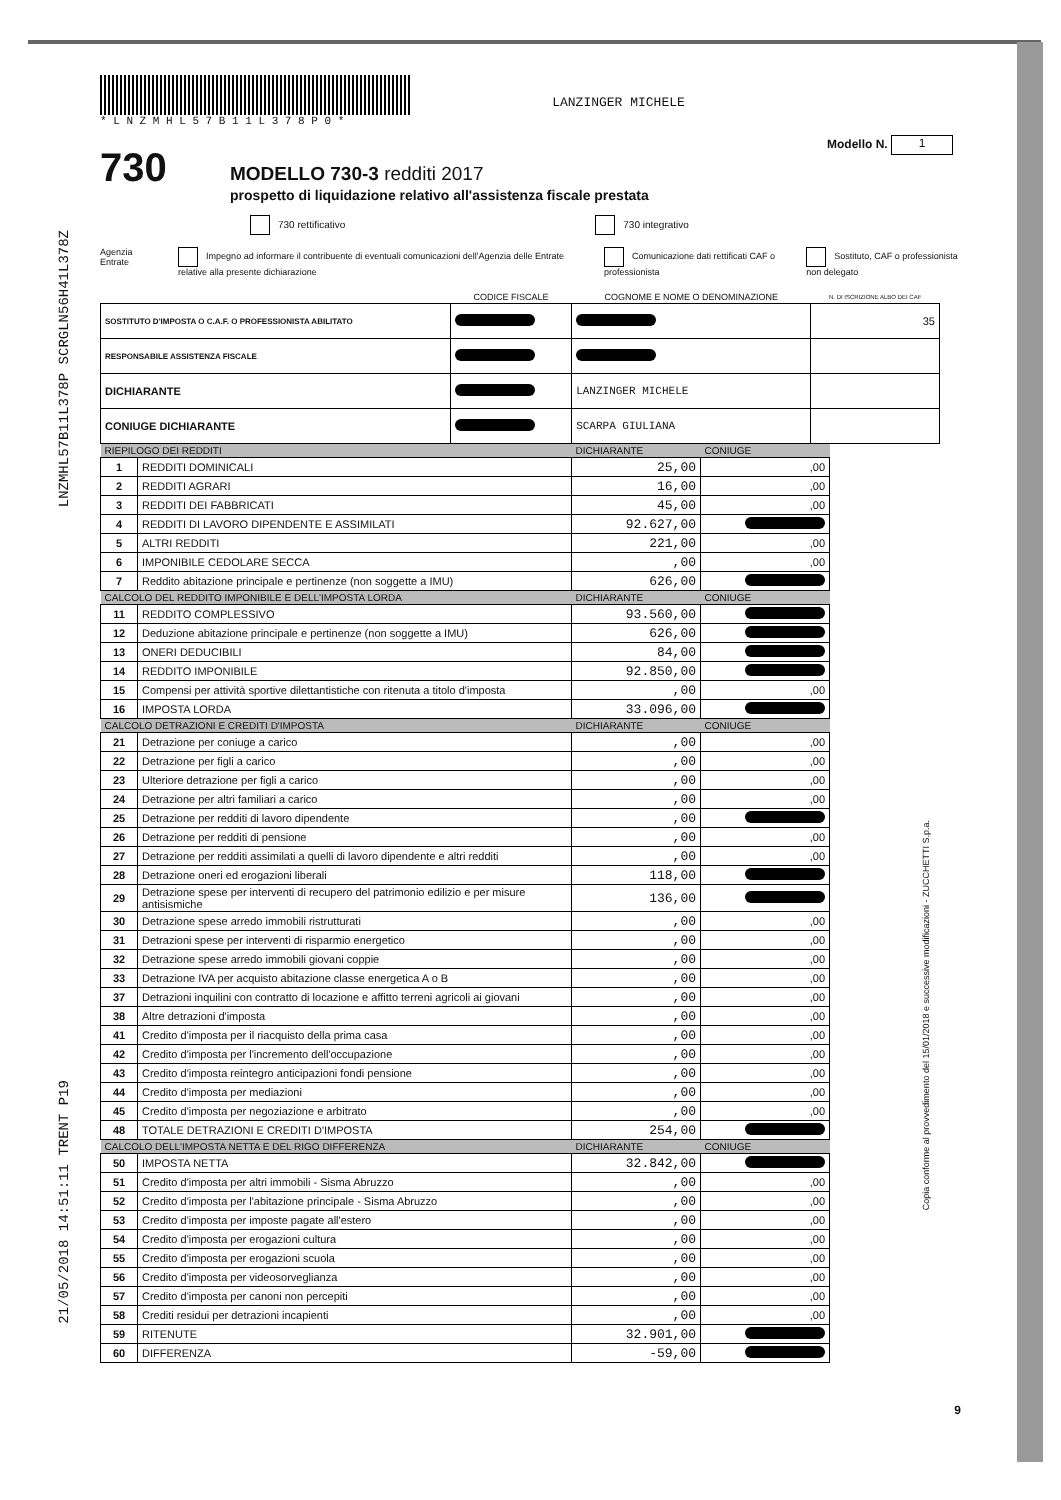LNZMHL57B11L378P SCRGLN56H41L378Z
21/05/2018 14:51:11 TRENT P19
Copia conforme al provvedimento del 15/01/2018 e successive modificazioni - ZUCCHETTI S.p.a.
* L N Z M H L 5 7 B 1 1 L 3 7 8 P 0 *
LANZINGER MICHELE
Modello N. 1
730
MODELLO 730-3 redditi 2017
prospetto di liquidazione relativo all'assistenza fiscale prestata
730 rettificativo 730 integrativo
Agenzia Entrate Impegno ad informare il contribuente di eventuali comunicazioni dell'Agenzia delle Entrate relative alla presente dichiarazione Comunicazione dati rettificati CAF o professionista Sostituto, CAF o professionista non delegato
| | CODICE FISCALE | COGNOME E NOME O DENOMINAZIONE | N. DI ISCRIZIONE ALBO DEI CAF |
| --- | --- | --- | --- |
| SOSTITUTO D'IMPOSTA O C.A.F. O PROFESSIONISTA ABILITATO | | | 35 |
| RESPONSABILE ASSISTENZA FISCALE | | | |
| DICHIARANTE | | LANZINGER MICHELE | |
| CONIUGE DICHIARANTE | | SCARPA GIULIANA | |
| RIEPILOGO DEI REDDITI | | DICHIARANTE | CONIUGE |
| --- | --- | --- | --- |
| 1 | REDDITI DOMINICALI | 25,00 | ,00 |
| 2 | REDDITI AGRARI | 16,00 | ,00 |
| 3 | REDDITI DEI FABBRICATI | 45,00 | ,00 |
| 4 | REDDITI DI LAVORO DIPENDENTE E ASSIMILATI | 92.627,00 | |
| 5 | ALTRI REDDITI | 221,00 | ,00 |
| 6 | IMPONIBILE CEDOLARE SECCA | ,00 | ,00 |
| 7 | Reddito abitazione principale e pertinenze (non soggette a IMU) | 626,00 | |
| CALCOLO DEL REDDITO IMPONIBILE E DELL'IMPOSTA LORDA | | DICHIARANTE | CONIUGE |
| 11 | REDDITO COMPLESSIVO | 93.560,00 | |
| 12 | Deduzione abitazione principale e pertinenze (non soggette a IMU) | 626,00 | |
| 13 | ONERI DEDUCIBILI | 84,00 | |
| 14 | REDDITO IMPONIBILE | 92.850,00 | |
| 15 | Compensi per attività sportive dilettantistiche con ritenuta a titolo d'imposta | ,00 | ,00 |
| 16 | IMPOSTA LORDA | 33.096,00 | |
| CALCOLO DETRAZIONI E CREDITI D'IMPOSTA | | DICHIARANTE | CONIUGE |
| 21 | Detrazione per coniuge a carico | ,00 | ,00 |
| 22 | Detrazione per figli a carico | ,00 | ,00 |
| 23 | Ulteriore detrazione per figli a carico | ,00 | ,00 |
| 24 | Detrazione per altri familiari a carico | ,00 | ,00 |
| 25 | Detrazione per redditi di lavoro dipendente | ,00 | |
| 26 | Detrazione per redditi di pensione | ,00 | ,00 |
| 27 | Detrazione per redditi assimilati a quelli di lavoro dipendente e altri redditi | ,00 | ,00 |
| 28 | Detrazione oneri ed erogazioni liberali | 118,00 | |
| 29 | Detrazione spese per interventi di recupero del patrimonio edilizio e per misure antisismiche | 136,00 | |
| 30 | Detrazione spese arredo immobili ristrutturati | ,00 | ,00 |
| 31 | Detrazioni spese per interventi di risparmio energetico | ,00 | ,00 |
| 32 | Detrazione spese arredo immobili giovani coppie | ,00 | ,00 |
| 33 | Detrazione IVA per acquisto abitazione classe energetica A o B | ,00 | ,00 |
| 37 | Detrazioni inquilini con contratto di locazione e affitto terreni agricoli ai giovani | ,00 | ,00 |
| 38 | Altre detrazioni d'imposta | ,00 | ,00 |
| 41 | Credito d'imposta per il riacquisto della prima casa | ,00 | ,00 |
| 42 | Credito d'imposta per l'incremento dell'occupazione | ,00 | ,00 |
| 43 | Credito d'imposta reintegro anticipazioni fondi pensione | ,00 | ,00 |
| 44 | Credito d'imposta per mediazioni | ,00 | ,00 |
| 45 | Credito d'imposta per negoziazione e arbitrato | ,00 | ,00 |
| 48 | TOTALE DETRAZIONI E CREDITI D'IMPOSTA | 254,00 | |
| CALCOLO DELL'IMPOSTA NETTA E DEL RIGO DIFFERENZA | | DICHIARANTE | CONIUGE |
| 50 | IMPOSTA NETTA | 32.842,00 | |
| 51 | Credito d'imposta per altri immobili - Sisma Abruzzo | ,00 | ,00 |
| 52 | Credito d'imposta per l'abitazione principale - Sisma Abruzzo | ,00 | ,00 |
| 53 | Credito d'imposta per imposte pagate all'estero | ,00 | ,00 |
| 54 | Credito d'imposta per erogazioni cultura | ,00 | ,00 |
| 55 | Credito d'imposta per erogazioni scuola | ,00 | ,00 |
| 56 | Credito d'imposta per videosorveglianza | ,00 | ,00 |
| 57 | Credito d'imposta per canoni non percepiti | ,00 | ,00 |
| 58 | Crediti residui per detrazioni incapienti | ,00 | ,00 |
| 59 | RITENUTE | 32.901,00 | |
| 60 | DIFFERENZA | -59,00 | |
9